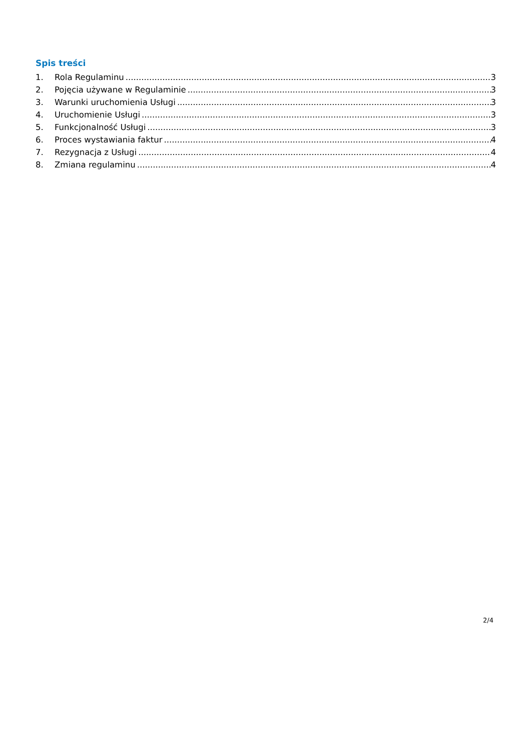Spis treści
1. Rola Regulaminu 3
2. Pojęcia używane w Regulaminie 3
3. Warunki uruchomienia Usługi 3
4. Uruchomienie Usługi 3
5. Funkcjonalność Usługi 3
6. Proces wystawiania faktur 4
7. Rezygnacja z Usługi 4
8. Zmiana regulaminu 4
2/4